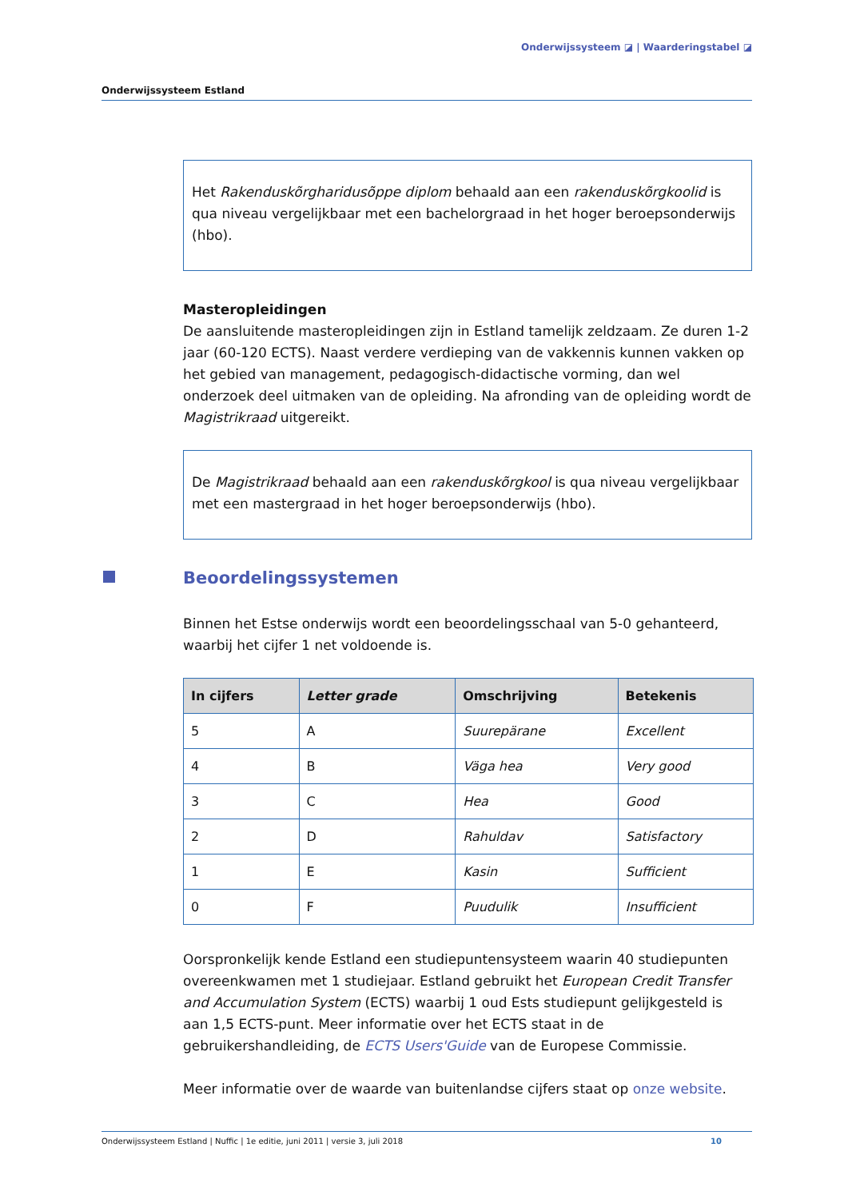Onderwijssysteem ◪ | Waarderingstabel ◪
Onderwijssysteem Estland
Het Rakenduskõrgharidusõppe diplom behaald aan een rakenduskõrgkoolid is qua niveau vergelijkbaar met een bachelorgraad in het hoger beroepsonderwijs (hbo).
Masteropleidingen
De aansluitende masteropleidingen zijn in Estland tamelijk zeldzaam. Ze duren 1-2 jaar (60-120 ECTS). Naast verdere verdieping van de vakkennis kunnen vakken op het gebied van management, pedagogisch-didactische vorming, dan wel onderzoek deel uitmaken van de opleiding. Na afronding van de opleiding wordt de Magistrikraad uitgereikt.
De Magistrikraad behaald aan een rakenduskõrgkool is qua niveau vergelijkbaar met een mastergraad in het hoger beroepsonderwijs (hbo).
Beoordelingssystemen
Binnen het Estse onderwijs wordt een beoordelingsschaal van 5-0 gehanteerd, waarbij het cijfer 1 net voldoende is.
| In cijfers | Letter grade | Omschrijving | Betekenis |
| --- | --- | --- | --- |
| 5 | A | Suurepärane | Excellent |
| 4 | B | Väga hea | Very good |
| 3 | C | Hea | Good |
| 2 | D | Rahuldav | Satisfactory |
| 1 | E | Kasin | Sufficient |
| 0 | F | Puudulik | Insufficient |
Oorspronkelijk kende Estland een studiepuntensysteem waarin 40 studiepunten overeenkwamen met 1 studiejaar. Estland gebruikt het European Credit Transfer and Accumulation System (ECTS) waarbij 1 oud Ests studiepunt gelijkgesteld is aan 1,5 ECTS-punt. Meer informatie over het ECTS staat in de gebruikershandleiding, de ECTS Users'Guide van de Europese Commissie.
Meer informatie over de waarde van buitenlandse cijfers staat op onze website.
Onderwijssysteem Estland | Nuffic | 1e editie, juni 2011 | versie 3, juli 2018 10